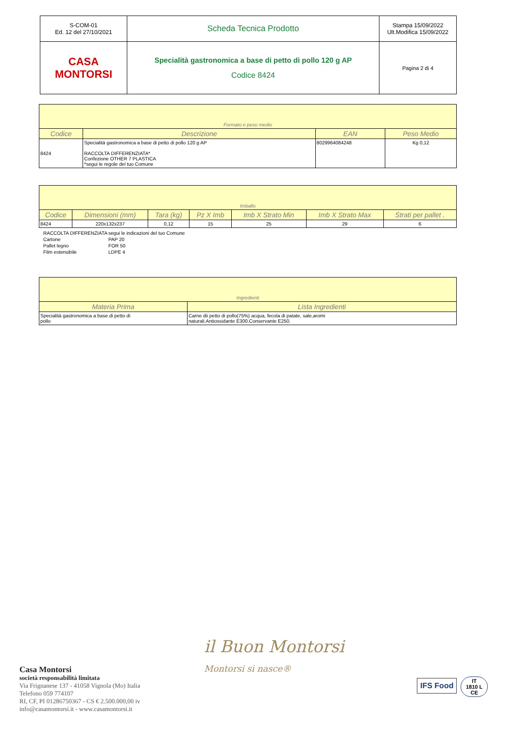| S-COM-01 Ed. 12 del 27/10/2021 | Scheda Tecnica Prodotto | Stampa 15/09/2022 Ult.Modifica 15/09/2022 |
| CASA MONTORSI | Specialità gastronomica a base di petto di pollo 120 g AP Codice 8424 | Pagina 2 di 4 |
| Formato e peso medio | | | |
| Codice | Descrizione | EAN | Peso Medio |
| 8424 | Specialità gastronomica a base di petto di pollo 120 g AP RACCOLTA DIFFERENZIATA* Confezione OTHER 7 PLASTICA *segui le regole del tuo Comune | 8029964084248 | Kg 0,12 |
| Imballo | | | | | | |
| Codice | Dimensioni (mm) | Tara (kg) | Pz X Imb | Imb X Strato Min | Imb X Strato Max | Strati per pallet . |
| 8424 | 220x132x237 | 0,12 | 15 | 25 | 29 | 6 |
| RACCOLTA DIFFERENZIATA | segui le indicazioni del tuo Comune |
| Cartone | PAP 20 |
| Pallet legno | FOR 50 |
| Film estensibile | LDPE 4 |
| Ingredienti | |
| Materia Prima | Lista Ingredienti |
| Specialità gastronomica a base di petto di pollo | Carne dii petto di pollo(75%) acqua, fecola di patate, sale,aromi naturali.Antiossidante E300.Conservante E250. |
Casa Montorsi
società responsabilità limitata
Via Frignanese 137 - 41058 Vignola (Mo) Italia
Telefono 059 774107
RI, CF, PI 01286750367 - CS € 2.500.000,00 iv
info@casamontorsi.it - www.casamontorsi.it
il Buon Montorsi
Montorsi si nasce®
IFS Food
IT
1810 L
CE